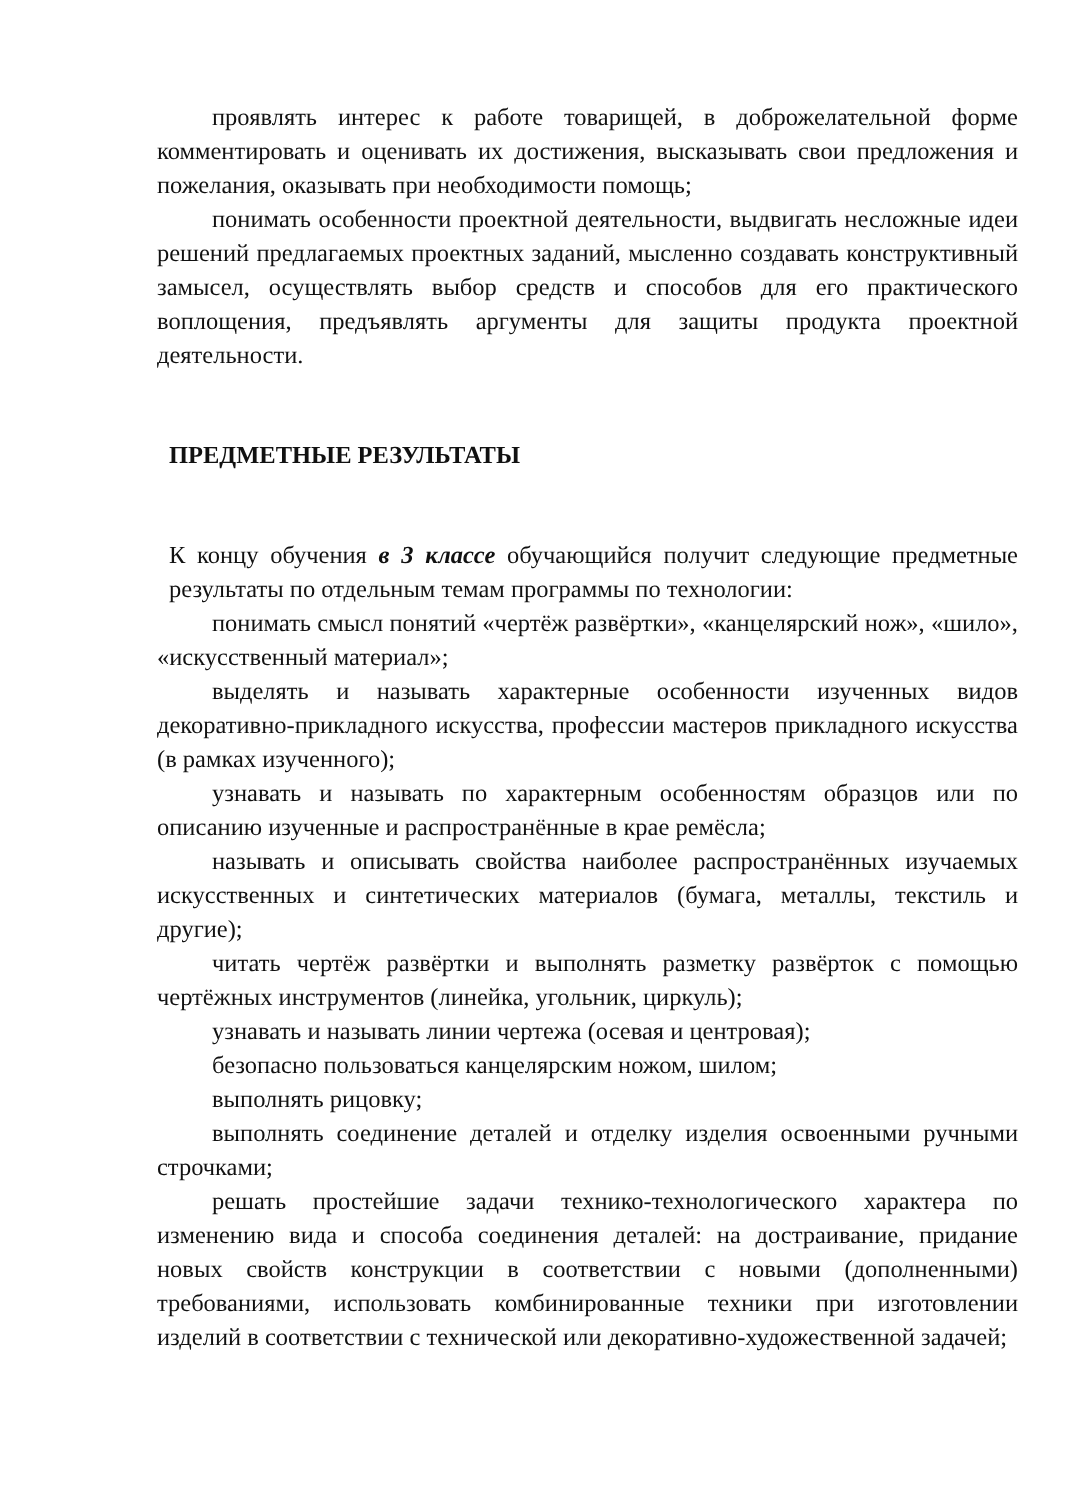проявлять интерес к работе товарищей, в доброжелательной форме комментировать и оценивать их достижения, высказывать свои предложения и пожелания, оказывать при необходимости помощь;
понимать особенности проектной деятельности, выдвигать несложные идеи решений предлагаемых проектных заданий, мысленно создавать конструктивный замысел, осуществлять выбор средств и способов для его практического воплощения, предъявлять аргументы для защиты продукта проектной деятельности.
ПРЕДМЕТНЫЕ РЕЗУЛЬТАТЫ
К концу обучения в 3 классе обучающийся получит следующие предметные результаты по отдельным темам программы по технологии:
понимать смысл понятий «чертёж развёртки», «канцелярский нож», «шило», «искусственный материал»;
выделять и называть характерные особенности изученных видов декоративно-прикладного искусства, профессии мастеров прикладного искусства (в рамках изученного);
узнавать и называть по характерным особенностям образцов или по описанию изученные и распространённые в крае ремёсла;
называть и описывать свойства наиболее распространённых изучаемых искусственных и синтетических материалов (бумага, металлы, текстиль и другие);
читать чертёж развёртки и выполнять разметку развёрток с помощью чертёжных инструментов (линейка, угольник, циркуль);
узнавать и называть линии чертежа (осевая и центровая);
безопасно пользоваться канцелярским ножом, шилом;
выполнять рицовку;
выполнять соединение деталей и отделку изделия освоенными ручными строчками;
решать простейшие задачи технико-технологического характера по изменению вида и способа соединения деталей: на достраивание, придание новых свойств конструкции в соответствии с новыми (дополненными) требованиями, использовать комбинированные техники при изготовлении изделий в соответствии с технической или декоративно-художественной задачей;